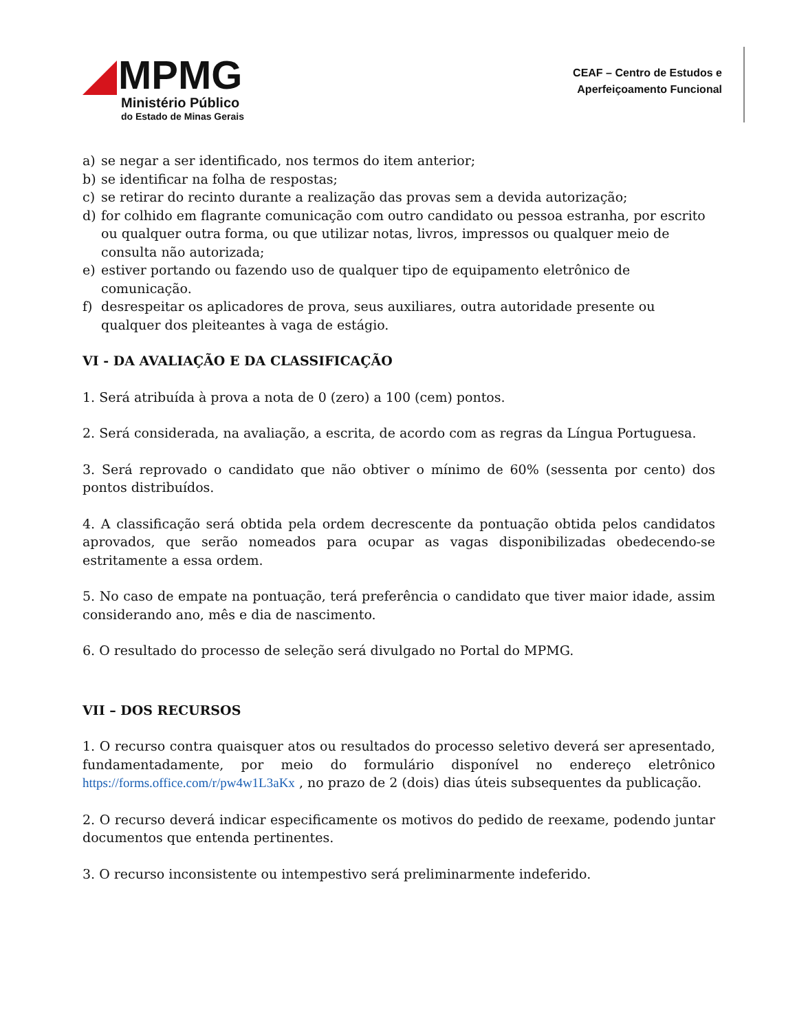MPMG
Ministério Público
do Estado de Minas Gerais
CEAF – Centro de Estudos e
Aperfeiçoamento Funcional
a) se negar a ser identificado, nos termos do item anterior;
b) se identificar na folha de respostas;
c) se retirar do recinto durante a realização das provas sem a devida autorização;
d) for colhido em flagrante comunicação com outro candidato ou pessoa estranha, por escrito ou qualquer outra forma, ou que utilizar notas, livros, impressos ou qualquer meio de consulta não autorizada;
e) estiver portando ou fazendo uso de qualquer tipo de equipamento eletrônico de comunicação.
f) desrespeitar os aplicadores de prova, seus auxiliares, outra autoridade presente ou qualquer dos pleiteantes à vaga de estágio.
VI - DA AVALIAÇÃO E DA CLASSIFICAÇÃO
1. Será atribuída à prova a nota de 0 (zero) a 100 (cem) pontos.
2. Será considerada, na avaliação, a escrita, de acordo com as regras da Língua Portuguesa.
3. Será reprovado o candidato que não obtiver o mínimo de 60% (sessenta por cento) dos pontos distribuídos.
4. A classificação será obtida pela ordem decrescente da pontuação obtida pelos candidatos aprovados, que serão nomeados para ocupar as vagas disponibilizadas obedecendo-se estritamente a essa ordem.
5. No caso de empate na pontuação, terá preferência o candidato que tiver maior idade, assim considerando ano, mês e dia de nascimento.
6. O resultado do processo de seleção será divulgado no Portal do MPMG.
VII – DOS RECURSOS
1. O recurso contra quaisquer atos ou resultados do processo seletivo deverá ser apresentado, fundamentadamente, por meio do formulário disponível no endereço eletrônico https://forms.office.com/r/pw4w1L3aKx , no prazo de 2 (dois) dias úteis subsequentes da publicação.
2. O recurso deverá indicar especificamente os motivos do pedido de reexame, podendo juntar documentos que entenda pertinentes.
3. O recurso inconsistente ou intempestivo será preliminarmente indeferido.